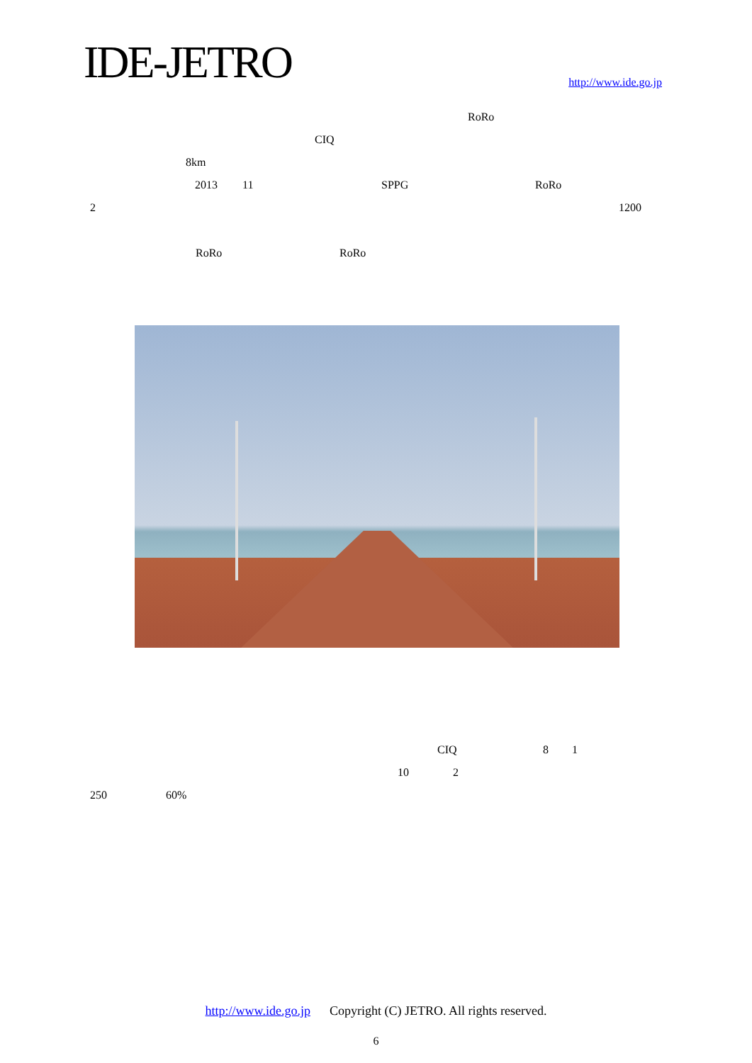IDE-JETRO
http://www.ide.go.jp
RoRo
CIQ
8km 2013 11 SPPG RoRo
2 1200
RoRo RoRo CIQ 8 1
10 2
250 60%
http://www.ide.go.jp Copyright (C) JETRO. All rights reserved.
6